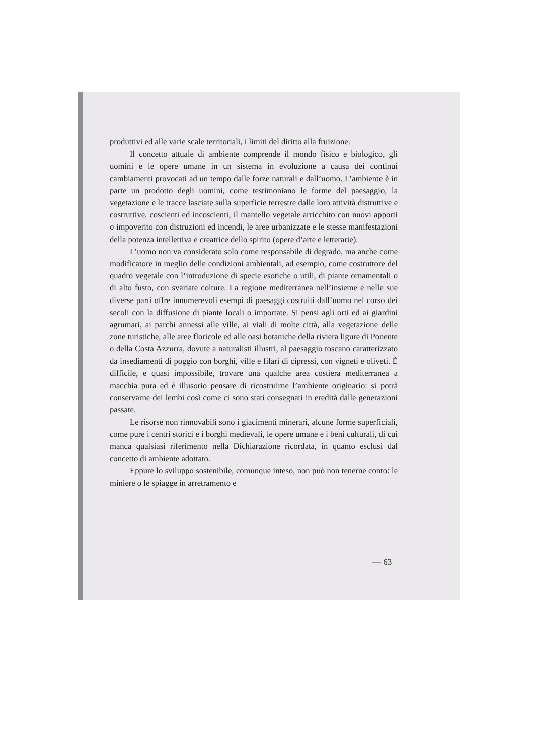produttivi ed alle varie scale territoriali, i limiti del diritto alla fruizione.
Il concetto attuale di ambiente comprende il mondo fisico e biologico, gli uomini e le opere umane in un sistema in evoluzione a causa dei continui cambiamenti provocati ad un tempo dalle forze naturali e dall’uomo. L’ambiente è in parte un prodotto degli uomini, come testimoniano le forme del paesaggio, la vegetazione e le tracce lasciate sulla superficie terrestre dalle loro attività distruttive e costruttive, coscienti ed incoscienti, il mantello vegetale arricchito con nuovi apporti o impoverito con distruzioni ed incendi, le aree urbanizzate e le stesse manifestazioni della potenza intellettiva e creatrice dello spirito (opere d’arte e letterarie).
L’uomo non va considerato solo come responsabile di degrado, ma anche come modificatore in meglio delle condizioni ambientali, ad esempio, come costruttore del quadro vegetale con l’introduzione di specie esotiche o utili, di piante ornamentali o di alto fusto, con svariate colture. La regione mediterranea nell’insieme e nelle sue diverse parti offre innumerevoli esempi di paesaggi costruiti dall’uomo nel corso dei secoli con la diffusione di piante locali o importate. Si pensi agli orti ed ai giardini agrumari, ai parchi annessi alle ville, ai viali di molte città, alla vegetazione delle zone turistiche, alle aree floricole ed alle oasi botaniche della riviera ligure di Ponente o della Costa Azzurra, dovute a naturalisti illustri, al paesaggio toscano caratterizzato da insediamenti di poggio con borghi, ville e filari di cipressi, con vigneti e oliveti. È difficile, e quasi impossibile, trovare una qualche area costiera mediterranea a macchia pura ed è illusorio pensare di ricostruirne l’ambiente originario: si potrà conservarne dei lembi così come ci sono stati consegnati in eredità dalle generazioni passate.
Le risorse non rinnovabili sono i giacimenti minerari, alcune forme superficiali, come pure i centri storici e i borghi medievali, le opere umane e i beni culturali, di cui manca qualsiasi riferimento nella Dichiarazione ricordata, in quanto esclusi dal concetto di ambiente adottato.
Eppure lo sviluppo sostenibile, comunque inteso, non può non tenerne conto: le miniere o le spiagge in arretramento e
— 63